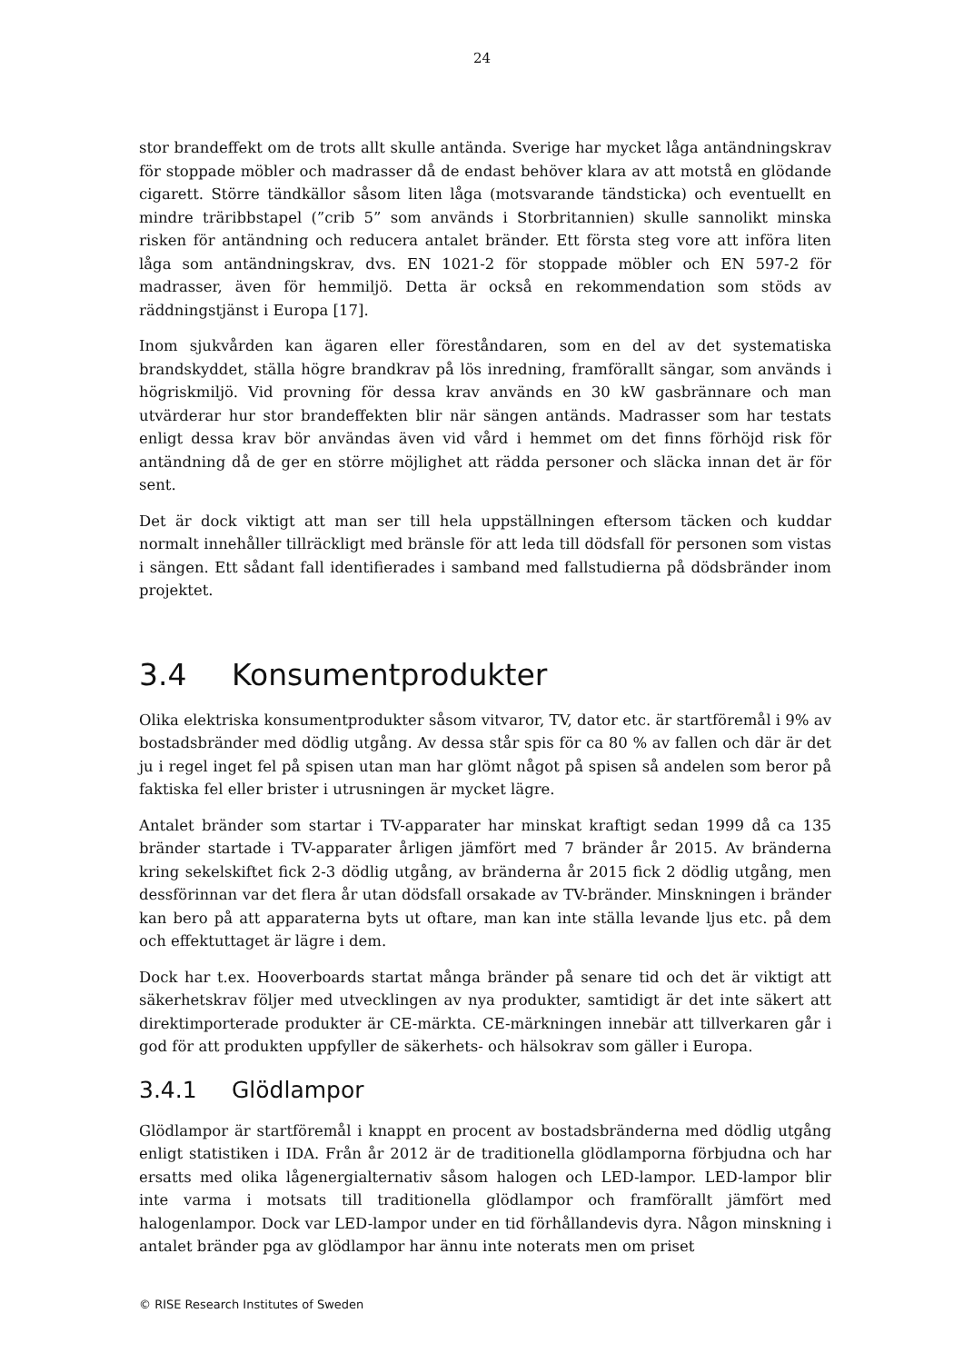24
stor brandeffekt om de trots allt skulle antända. Sverige har mycket låga antändningskrav för stoppade möbler och madrasser då de endast behöver klara av att motstå en glödande cigarett. Större tändkällor såsom liten låga (motsvarande tändsticka) och eventuellt en mindre träribbstapel (”crib 5” som används i Storbritannien) skulle sannolikt minska risken för antändning och reducera antalet bränder. Ett första steg vore att införa liten låga som antändningskrav, dvs. EN 1021-2 för stoppade möbler och EN 597-2 för madrasser, även för hemmiljö. Detta är också en rekommendation som stöds av räddningstjänst i Europa [17].
Inom sjukvården kan ägaren eller föreståndaren, som en del av det systematiska brandskyddet, ställa högre brandkrav på lös inredning, framförallt sängar, som används i högriskmiljö. Vid provning för dessa krav används en 30 kW gasbrännare och man utvärderar hur stor brandeffekten blir när sängen antänds. Madrasser som har testats enligt dessa krav bör användas även vid vård i hemmet om det finns förhöjd risk för antändning då de ger en större möjlighet att rädda personer och släcka innan det är för sent.
Det är dock viktigt att man ser till hela uppställningen eftersom täcken och kuddar normalt innehåller tillräckligt med bränsle för att leda till dödsfall för personen som vistas i sängen. Ett sådant fall identifierades i samband med fallstudierna på dödsbränder inom projektet.
3.4 Konsumentprodukter
Olika elektriska konsumentprodukter såsom vitvaror, TV, dator etc. är startföremål i 9% av bostadsbränder med dödlig utgång. Av dessa står spis för ca 80 % av fallen och där är det ju i regel inget fel på spisen utan man har glömt något på spisen så andelen som beror på faktiska fel eller brister i utrusningen är mycket lägre.
Antalet bränder som startar i TV-apparater har minskat kraftigt sedan 1999 då ca 135 bränder startade i TV-apparater årligen jämfört med 7 bränder år 2015. Av bränderna kring sekelskiftet fick 2-3 dödlig utgång, av bränderna år 2015 fick 2 dödlig utgång, men dessförinnan var det flera år utan dödsfall orsakade av TV-bränder. Minskningen i bränder kan bero på att apparaterna byts ut oftare, man kan inte ställa levande ljus etc. på dem och effektuttaget är lägre i dem.
Dock har t.ex. Hooverboards startat många bränder på senare tid och det är viktigt att säkerhetskrav följer med utvecklingen av nya produkter, samtidigt är det inte säkert att direktimporterade produkter är CE-märkta. CE-märkningen innebär att tillverkaren går i god för att produkten uppfyller de säkerhets- och hälsokrav som gäller i Europa.
3.4.1 Glödlampor
Glödlampor är startföremål i knappt en procent av bostadsbränderna med dödlig utgång enligt statistiken i IDA. Från år 2012 är de traditionella glödlamporna förbjudna och har ersatts med olika lågenergialternativ såsom halogen och LED-lampor. LED-lampor blir inte varma i motsats till traditionella glödlampor och framförallt jämfört med halogenlampor. Dock var LED-lampor under en tid förhållandevis dyra. Någon minskning i antalet bränder pga av glödlampor har ännu inte noterats men om priset
© RISE Research Institutes of Sweden